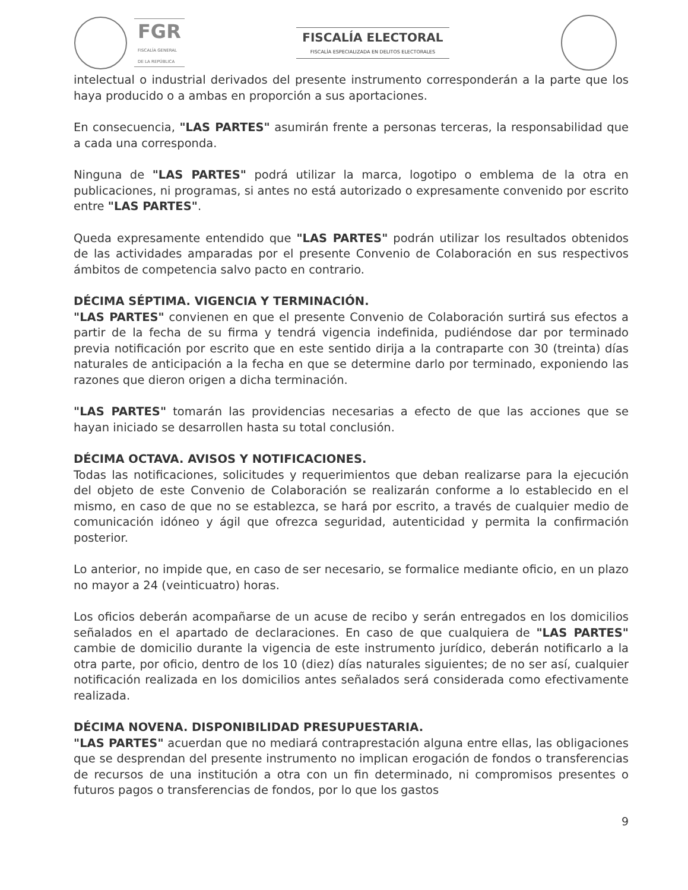FGR
FISCALÍA GENERAL
DE LA REPÚBLICA
FISCALÍA ELECTORAL
FISCALÍA ESPECIALIZADA EN DELITOS ELECTORALES
intelectual o industrial derivados del presente instrumento corresponderán a la parte que los haya producido o a ambas en proporción a sus aportaciones.
En consecuencia, "LAS PARTES" asumirán frente a personas terceras, la responsabilidad que a cada una corresponda.
Ninguna de "LAS PARTES" podrá utilizar la marca, logotipo o emblema de la otra en publicaciones, ni programas, si antes no está autorizado o expresamente convenido por escrito entre "LAS PARTES".
Queda expresamente entendido que "LAS PARTES" podrán utilizar los resultados obtenidos de las actividades amparadas por el presente Convenio de Colaboración en sus respectivos ámbitos de competencia salvo pacto en contrario.
DÉCIMA SÉPTIMA. VIGENCIA Y TERMINACIÓN.
"LAS PARTES" convienen en que el presente Convenio de Colaboración surtirá sus efectos a partir de la fecha de su firma y tendrá vigencia indefinida, pudiéndose dar por terminado previa notificación por escrito que en este sentido dirija a la contraparte con 30 (treinta) días naturales de anticipación a la fecha en que se determine darlo por terminado, exponiendo las razones que dieron origen a dicha terminación.
"LAS PARTES" tomarán las providencias necesarias a efecto de que las acciones que se hayan iniciado se desarrollen hasta su total conclusión.
DÉCIMA OCTAVA. AVISOS Y NOTIFICACIONES.
Todas las notificaciones, solicitudes y requerimientos que deban realizarse para la ejecución del objeto de este Convenio de Colaboración se realizarán conforme a lo establecido en el mismo, en caso de que no se establezca, se hará por escrito, a través de cualquier medio de comunicación idóneo y ágil que ofrezca seguridad, autenticidad y permita la confirmación posterior.
Lo anterior, no impide que, en caso de ser necesario, se formalice mediante oficio, en un plazo no mayor a 24 (veinticuatro) horas.
Los oficios deberán acompañarse de un acuse de recibo y serán entregados en los domicilios señalados en el apartado de declaraciones. En caso de que cualquiera de "LAS PARTES" cambie de domicilio durante la vigencia de este instrumento jurídico, deberán notificarlo a la otra parte, por oficio, dentro de los 10 (diez) días naturales siguientes; de no ser así, cualquier notificación realizada en los domicilios antes señalados será considerada como efectivamente realizada.
DÉCIMA NOVENA. DISPONIBILIDAD PRESUPUESTARIA.
"LAS PARTES" acuerdan que no mediará contraprestación alguna entre ellas, las obligaciones que se desprendan del presente instrumento no implican erogación de fondos o transferencias de recursos de una institución a otra con un fin determinado, ni compromisos presentes o futuros pagos o transferencias de fondos, por lo que los gastos
9